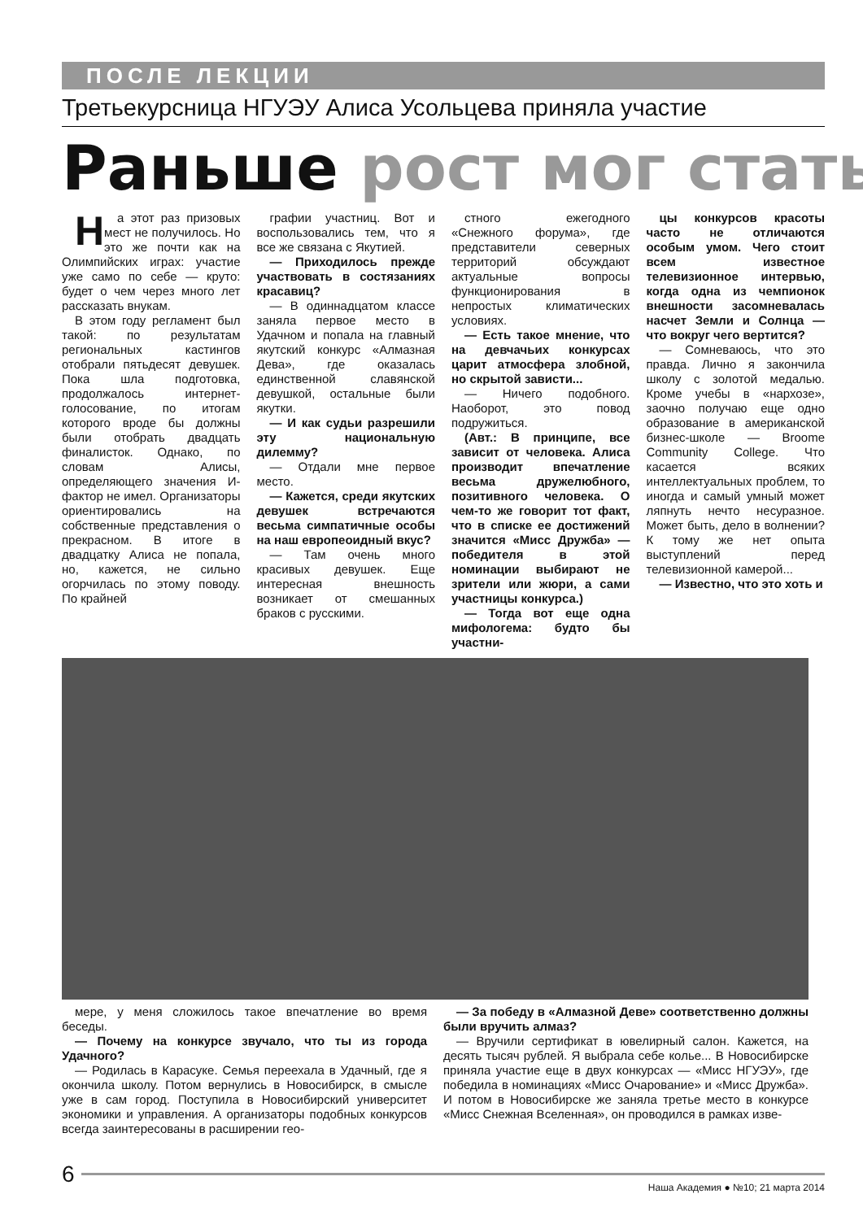ПОСЛЕ ЛЕКЦИИ
Третьекурсница НГУЭУ Алиса Усольцева приняла участие
Раньше рост мог стать
На этот раз призовых мест не получилось. Но это же почти как на Олимпийских играх: участие уже само по себе — круто: будет о чем через много лет рассказать внукам.
В этом году регламент был такой: по результатам региональных кастингов отобрали пятьдесят девушек. Пока шла подготовка, продолжалось интернет-голосование, по итогам которого вроде бы должны были отобрать двадцать финалисток. Однако, по словам Алисы, определяющего значения И-фактор не имел. Организаторы ориентировались на собственные представления о прекрасном. В итоге в двадцатку Алиса не попала, но, кажется, не сильно огорчилась по этому поводу. По крайней
графии участниц. Вот и воспользовались тем, что я все же связана с Якутией.
— Приходилось прежде участвовать в состязаниях красавиц?
— В одиннадцатом классе заняла первое место в Удачном и попала на главный якутский конкурс «Алмазная Дева», где оказалась единственной славянской девушкой, остальные были якутки.
— И как судьи разрешили эту национальную дилемму?
— Отдали мне первое место.
— Кажется, среди якутских девушек встречаются весьма симпатичные особы на наш европеоидный вкус?
— Там очень много красивых девушек. Еще интересная внешность возникает от смешанных браков с русскими.
стного ежегодного «Снежного форума», где представители северных территорий обсуждают актуальные вопросы функционирования в непростых климатических условиях.
— Есть такое мнение, что на девчачьих конкурсах царит атмосфера злобной, но скрытой зависти...
— Ничего подобного. Наоборот, это повод подружиться.
(Авт.: В принципе, все зависит от человека. Алиса производит впечатление весьма дружелюбного, позитивного человека. О чем-то же говорит тот факт, что в списке ее достижений значится «Мисс Дружба» — победителя в этой номинации выбирают не зрители или жюри, а сами участницы конкурса.)
— Тогда вот еще одна мифологема: будто бы участни-
цы конкурсов красоты часто не отличаются особым умом. Чего стоит всем известное телевизионное интервью, когда одна из чемпионок внешности засомневалась насчет Земли и Солнца — что вокруг чего вертится?
— Сомневаюсь, что это правда. Лично я закончила школу с золотой медалью. Кроме учебы в «нархозе», заочно получаю еще одно образование в американской бизнес-школе — Broome Community College. Что касается всяких интеллектуальных проблем, то иногда и самый умный может ляпнуть нечто несуразное. Может быть, дело в волнении? К тому же нет опыта выступлений перед телевизионной камерой...
— Известно, что это хоть и
мере, у меня сложилось такое впечатление во время беседы.
— Почему на конкурсе звучало, что ты из города Удачного?
— Родилась в Карасуке. Семья переехала в Удачный, где я окончила школу. Потом вернулись в Новосибирск, в смысле уже в сам город. Поступила в Новосибирский университет экономики и управления. А организаторы подобных конкурсов всегда заинтересованы в расширении гео-
— За победу в «Алмазной Деве» соответственно должны были вручить алмаз?
— Вручили сертификат в ювелирный салон. Кажется, на десять тысяч рублей. Я выбрала себе колье... В Новосибирске приняла участие еще в двух конкурсах — «Мисс НГУЭУ», где победила в номинациях «Мисс Очарование» и «Мисс Дружба». И потом в Новосибирске же заняла третье место в конкурсе «Мисс Снежная Вселенная», он проводился в рамках изве-
6
Наша Академия ● №10; 21 марта 2014